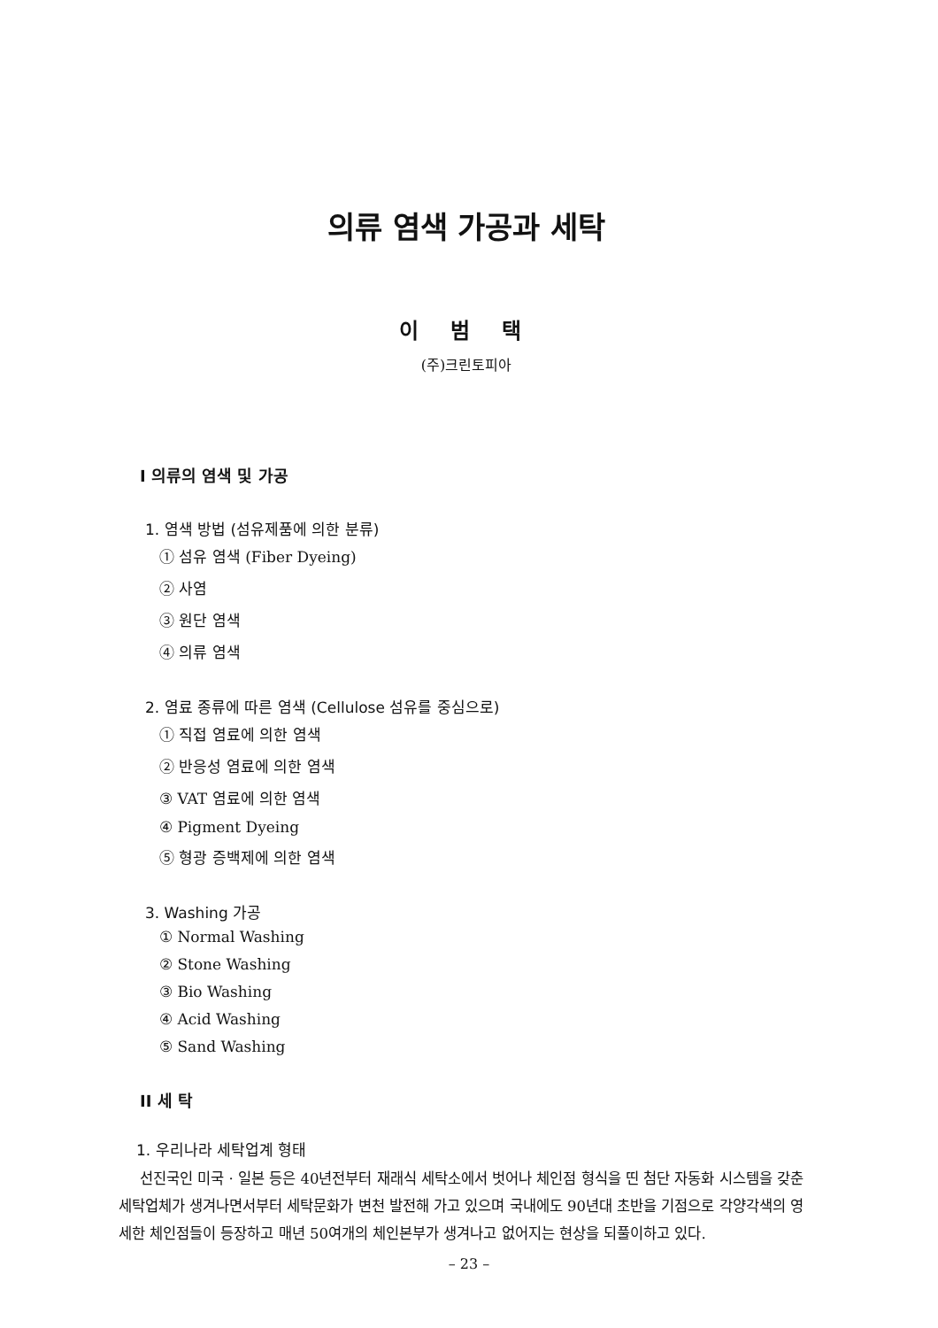의류 염색 가공과 세탁
이 범 택
(주)크린토피아
I 의류의 염색 및 가공
1. 염색 방법 (섬유제품에 의한 분류)
① 섬유 염색 (Fiber Dyeing)
② 사염
③ 원단 염색
④ 의류 염색
2. 염료 종류에 따른 염색 (Cellulose 섬유를 중심으로)
① 직접 염료에 의한 염색
② 반응성 염료에 의한 염색
③ VAT 염료에 의한 염색
④ Pigment Dyeing
⑤ 형광 증백제에 의한 염색
3. Washing 가공
① Normal Washing
② Stone Washing
③ Bio Washing
④ Acid Washing
⑤ Sand Washing
II 세 탁
1. 우리나라 세탁업계 형태
선진국인 미국 · 일본 등은 40년전부터 재래식 세탁소에서 벗어나 체인점 형식을 띤 첨단 자동화 시스템을 갖춘 세탁업체가 생겨나면서부터 세탁문화가 변천 발전해 가고 있으며 국내에도 90년대 초반을 기점으로 각양각색의 영세한 체인점들이 등장하고 매년 50여개의 체인본부가 생겨나고 없어지는 현상을 되풀이하고 있다.
– 23 –